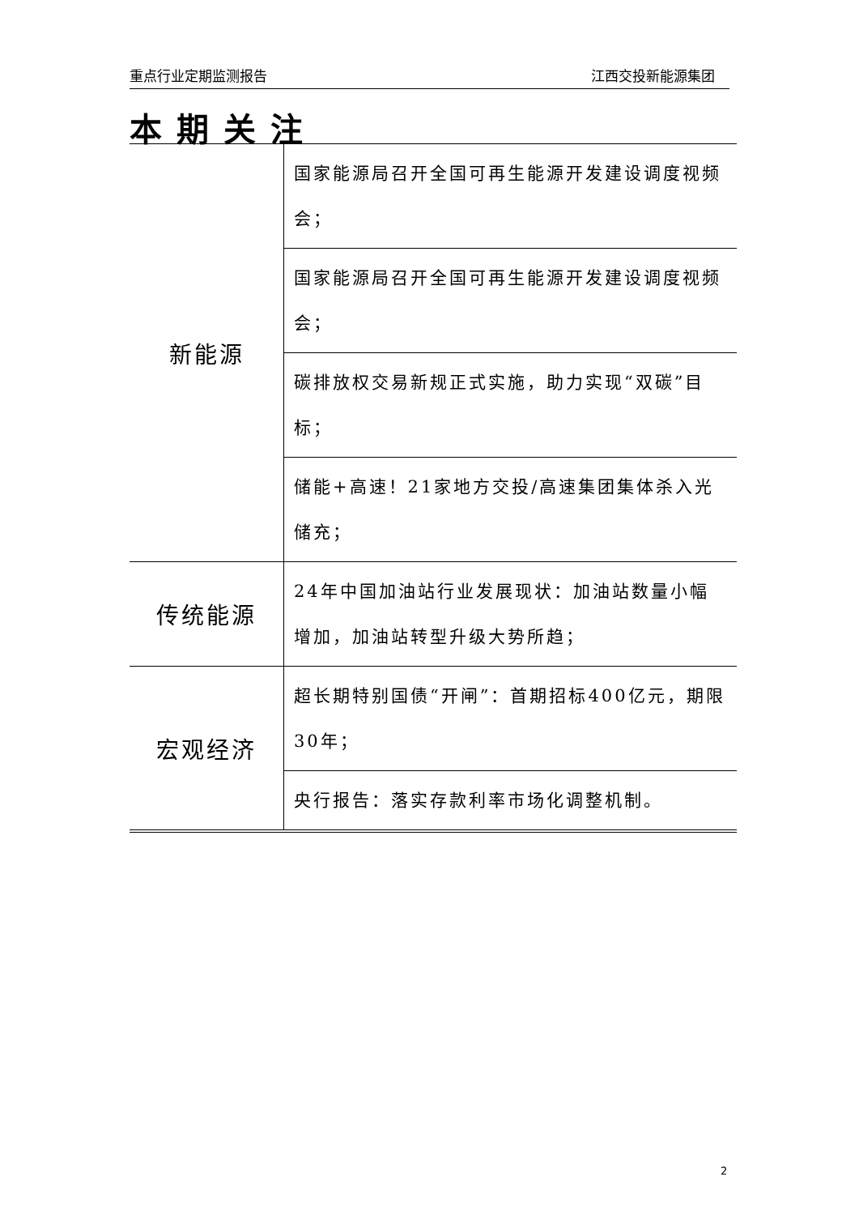重点行业定期监测报告 江西交投新能源集团
本期关注
| 新能源 | 国家能源局召开全国可再生能源开发建设调度视频会； |
| | 国家能源局召开全国可再生能源开发建设调度视频会； |
| | 碳排放权交易新规正式实施，助力实现“双碳”目标； |
| | 储能+高速！21家地方交投/高速集团集体杀入光储充； |
| 传统能源 | 24年中国加油站行业发展现状：加油站数量小幅增加，加油站转型升级大势所趋； |
| 宏观经济 | 超长期特别国债“开闸”：首期招标400亿元，期限30年； |
| | 央行报告：落实存款利率市场化调整机制。 |
2